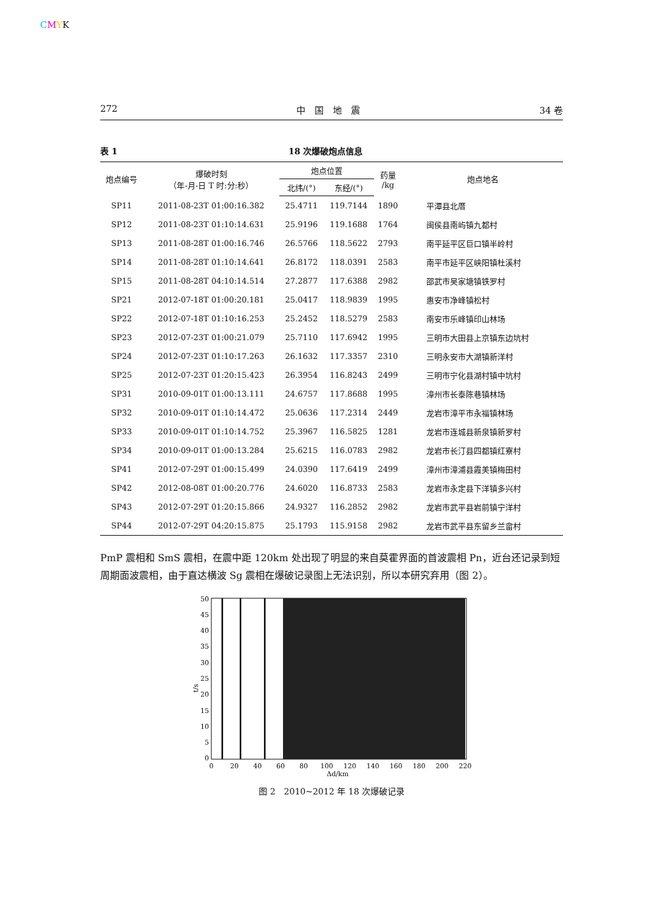CMYK
272 中　国　地　震 34 卷
表 1 18 次爆破炮点信息
| 炮点编号 | 爆破时刻 （年-月-日 T 时:分:秒） | 炮点位置 | | 药量 /kg | 炮点地名 |
| --- | --- | --- | --- | --- | --- |
| | | 北纬/(°) | 东经/(°) | | |
| SP11 | 2011-08-23T 01:00:16.382 | 25.4711 | 119.7144 | 1890 | 平潭县北厝 |
| SP12 | 2011-08-23T 01:10:14.631 | 25.9196 | 119.1688 | 1764 | 闽侯县南屿镇九都村 |
| SP13 | 2011-08-28T 01:00:16.746 | 26.5766 | 118.5622 | 2793 | 南平延平区巨口镇半岭村 |
| SP14 | 2011-08-28T 01:10:14.641 | 26.8172 | 118.0391 | 2583 | 南平市延平区峡阳镇杜溪村 |
| SP15 | 2011-08-28T 04:10:14.514 | 27.2877 | 117.6388 | 2982 | 邵武市吴家塘镇铁罗村 |
| SP21 | 2012-07-18T 01:00:20.181 | 25.0417 | 118.9839 | 1995 | 惠安市净峰镇松村 |
| SP22 | 2012-07-18T 01:10:16.253 | 25.2452 | 118.5279 | 2583 | 南安市乐峰镇印山林场 |
| SP23 | 2012-07-23T 01:00:21.079 | 25.7110 | 117.6942 | 1995 | 三明市大田县上京镇东边坑村 |
| SP24 | 2012-07-23T 01:10:17.263 | 26.1632 | 117.3357 | 2310 | 三明永安市大湖镇新洋村 |
| SP25 | 2012-07-23T 01:20:15.423 | 26.3954 | 116.8243 | 2499 | 三明市宁化县湖村镇中坑村 |
| SP31 | 2010-09-01T 01:00:13.111 | 24.6757 | 117.8688 | 1995 | 漳州市长泰陈巷镇林场 |
| SP32 | 2010-09-01T 01:10:14.472 | 25.0636 | 117.2314 | 2449 | 龙岩市漳平市永福镇林场 |
| SP33 | 2010-09-01T 01:10:14.752 | 25.3967 | 116.5825 | 1281 | 龙岩市连城县新泉镇新罗村 |
| SP34 | 2010-09-01T 01:00:13.284 | 25.6215 | 116.0783 | 2982 | 龙岩市长汀县四都镇红寮村 |
| SP41 | 2012-07-29T 01:00:15.499 | 24.0390 | 117.6419 | 2499 | 漳州市漳浦县霞美镇梅田村 |
| SP42 | 2012-08-08T 01:00:20.776 | 24.6020 | 116.8733 | 2583 | 龙岩市永定县下洋镇多兴村 |
| SP43 | 2012-07-29T 01:20:15.866 | 24.9327 | 116.2852 | 2982 | 龙岩市武平县岩前镇宁洋村 |
| SP44 | 2012-07-29T 04:20:15.875 | 25.1793 | 115.9158 | 2982 | 龙岩市武平县东留乡兰畲村 |
PmP 震相和 SmS 震相，在震中距 120km 处出现了明显的来自莫霍界面的首波震相 Pn，近台还记录到短周期面波震相，由于直达横波 Sg 震相在爆破记录图上无法识别，所以本研究弃用（图 2）。
t/s
50
45
40
35
30
25
20
15
10
5
0
0
20
40
60
80
100
120
140
160
180
200
220
Δd/km
图 2　2010~2012 年 18 次爆破记录